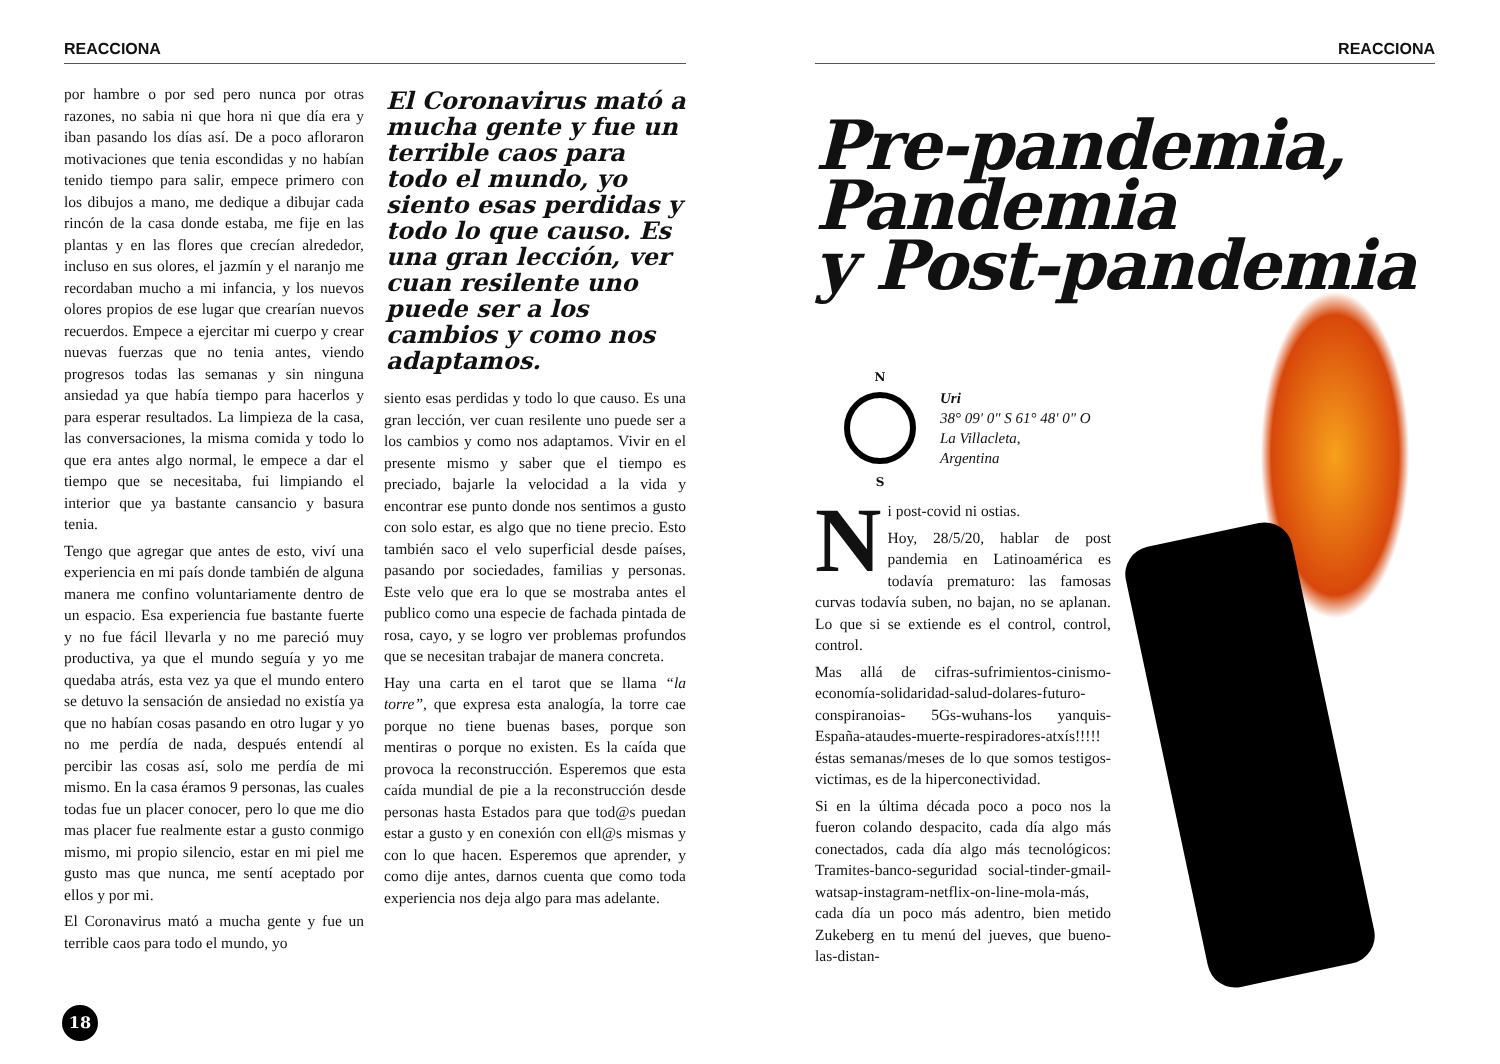REACCIONA
por hambre o por sed pero nunca por otras razones, no sabia ni que hora ni que día era y iban pasando los días así. De a poco afloraron motivaciones que tenia escondidas y no habían tenido tiempo para salir, empece primero con los dibujos a mano, me dedique a dibujar cada rincón de la casa donde estaba, me fije en las plantas y en las flores que crecían alrededor, incluso en sus olores, el jazmín y el naranjo me recordaban mucho a mi infancia, y los nuevos olores propios de ese lugar que crearían nuevos recuerdos. Empece a ejercitar mi cuerpo y crear nuevas fuerzas que no tenia antes, viendo progresos todas las semanas y sin ninguna ansiedad ya que había tiempo para hacerlos y para esperar resultados. La limpieza de la casa, las conversaciones, la misma comida y todo lo que era antes algo normal, le empece a dar el tiempo que se necesitaba, fui limpiando el interior que ya bastante cansancio y basura tenia.
Tengo que agregar que antes de esto, viví una experiencia en mi país donde también de alguna manera me confino voluntariamente dentro de un espacio. Esa experiencia fue bastante fuerte y no fue fácil llevarla y no me pareció muy productiva, ya que el mundo seguía y yo me quedaba atrás, esta vez ya que el mundo entero se detuvo la sensación de ansiedad no existía ya que no habían cosas pasando en otro lugar y yo no me perdía de nada, después entendí al percibir las cosas así, solo me perdía de mi mismo. En la casa éramos 9 personas, las cuales todas fue un placer conocer, pero lo que me dio mas placer fue realmente estar a gusto conmigo mismo, mi propio silencio, estar en mi piel me gusto mas que nunca, me sentí aceptado por ellos y por mi.
El Coronavirus mató a mucha gente y fue un terrible caos para todo el mundo, yo
El Coronavirus mató a mucha gente y fue un terrible caos para todo el mundo, yo siento esas perdidas y todo lo que causo. Es una gran lección, ver cuan resilente uno puede ser a los cambios y como nos adaptamos.
siento esas perdidas y todo lo que causo. Es una gran lección, ver cuan resilente uno puede ser a los cambios y como nos adaptamos. Vivir en el presente mismo y saber que el tiempo es preciado, bajarle la velocidad a la vida y encontrar ese punto donde nos sentimos a gusto con solo estar, es algo que no tiene precio. Esto también saco el velo superficial desde países, pasando por sociedades, familias y personas. Este velo que era lo que se mostraba antes el publico como una especie de fachada pintada de rosa, cayo, y se logro ver problemas profundos que se necesitan trabajar de manera concreta.
Hay una carta en el tarot que se llama “la torre”, que expresa esta analogía, la torre cae porque no tiene buenas bases, porque son mentiras o porque no existen. Es la caída que provoca la reconstrucción. Esperemos que esta caída mundial de pie a la reconstrucción desde personas hasta Estados para que tod@s puedan estar a gusto y en conexión con ell@s mismas y con lo que hacen. Esperemos que aprender, y como dije antes, darnos cuenta que como toda experiencia nos deja algo para mas adelante.
18
REACCIONA
Pre-pandemia,
Pandemia
y Post-pandemia
N
S
Uri
38° 09' 0" S 61° 48' 0" O
La Villacleta,
Argentina
Ni post-covid ni ostias.
Hoy, 28/5/20, hablar de post pandemia en Latinoamérica es todavía prematuro: las famosas curvas todavía suben, no bajan, no se aplanan. Lo que si se extiende es el control, control, control.
Mas allá de cifras-sufrimientos-cinismo-economía-solidaridad-salud-dolares-futuro-conspiranoias- 5Gs-wuhans-los yanquis-España-ataudes-muerte-respiradores-atxís!!!!! éstas semanas/meses de lo que somos testigos-victimas, es de la hiperconectividad.
Si en la última década poco a poco nos la fueron colando despacito, cada día algo más conectados, cada día algo más tecnológicos: Tramites-banco-seguridad social-tinder-gmail-watsap-instagram-netflix-on-line-mola-más, cada día un poco más adentro, bien metido Zukeberg en tu menú del jueves, que bueno-las-distan-